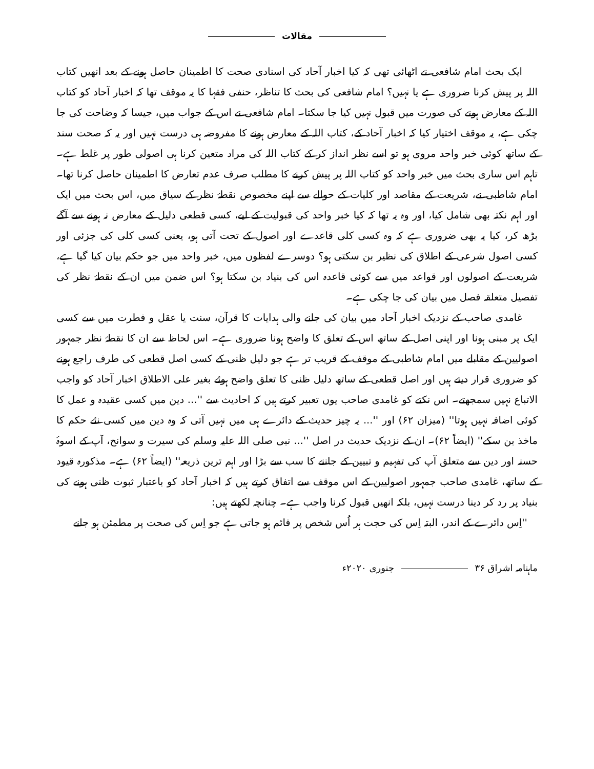مقالات
ایک بحث امام شافعی نے اٹھائی تھی کہ کیا اخبار آحاد کی اسنادی صحت کا اطمینان حاصل ہونے کے بعد انھیں کتاب اللہ پر پیش کرنا ضروری ہے یا نہیں؟ امام شافعی کی بحث کا تناظر، حنفی فقہا کا یہ موقف تھا کہ اخبار آحاد کو کتاب اللہ کے معارض ہونے کی صورت میں قبول نہیں کیا جا سکتا۔ امام شافعی نے اس کے جواب میں، جیسا کہ وضاحت کی جا چکی ہے، یہ موقف اختیار کیا کہ اخبار آحاد کے، کتاب اللہ کے معارض ہونے کا مفروضہ ہی درست نہیں اور یہ کہ صحت سند کے ساتھ کوئی خبر واحد مروی ہو تو اسے نظر انداز کر کے کتاب اللہ کی مراد متعین کرنا ہی اصولی طور پر غلط ہے۔ تاہم اس ساری بحث میں خبر واحد کو کتاب اللہ پر پیش کرنے کا مطلب صرف عدم تعارض کا اطمینان حاصل کرنا تھا۔ امام شاطبی نے، شریعت کے مقاصد اور کلیات کے حوالے سے اپنے مخصوص نقطۂ نظر کے سیاق میں، اس بحث میں ایک اور اہم نکتہ بھی شامل کیا، اور وہ یہ تھا کہ کیا خبر واحد کی قبولیت کے لیے، کسی قطعی دلیل کے معارض نہ ہونے سے آگے بڑھ کر، کیا یہ بھی ضروری ہے کہ وہ کسی کلی قاعدے اور اصول کے تحت آتی ہو، یعنی کسی کلی کی جزئی اور کسی اصول شرعی کے اطلاق کی نظیر بن سکتی ہو؟ دوسرے لفظوں میں، خبر واحد میں جو حکم بیان کیا گیا ہے، شریعت کے اصولوں اور قواعد میں سے کوئی قاعدہ اس کی بنیاد بن سکتا ہو؟ اس ضمن میں ان کے نقطۂ نظر کی تفصیل متعلقہ فصل میں بیان کی جا چکی ہے۔
غامدی صاحب کے نزدیک اخبار آحاد میں بیان کی جانے والی ہدایات کا قرآن، سنت یا عقل و فطرت میں سے کسی ایک پر مبنی ہونا اور اپنی اصل کے ساتھ اس کے تعلق کا واضح ہونا ضروری ہے۔ اس لحاظ سے ان کا نقطۂ نظر جمہور اصولیین کے مقابلے میں امام شاطبی کے موقف کے قریب تر ہے جو دلیل ظنی کے کسی اصل قطعی کی طرف راجع ہونے کو ضروری قرار دیتے ہیں اور اصل قطعی کے ساتھ دلیل ظنی کا تعلق واضح ہوئے بغیر علی الاطلاق اخبار آحاد کو واجب الاتباع نہیں سمجھتے۔ اس نکتے کو غامدی صاحب یوں تعبیر کرتے ہیں کہ احادیث سے ''... دین میں کسی عقیدہ و عمل کا کوئی اضافہ نہیں ہوتا'' (میزان ۶۲) اور ''... یہ چیز حدیث کے دائرے ہی میں نہیں آتی کہ وہ دین میں کسی نئے حکم کا ماخذ بن سکے'' (ایضاً ۶۲)۔ ان کے نزدیک حدیث در اصل ''... نبی صلی اللہ علیہ وسلم کی سیرت و سوانح، آپ کے اسوۂ حسنہ اور دین سے متعلق آپ کی تفہیم و تبیین کے جاننے کا سب سے بڑا اور اہم ترین ذریعہ'' (ایضاً ۶۲) ہے۔ مذکورہ قیود کے ساتھ، غامدی صاحب جمہور اصولیین کے اس موقف سے اتفاق کرتے ہیں کہ اخبار آحاد کو باعتبار ثبوت ظنی ہونے کی بنیاد پر رد کر دینا درست نہیں، بلکہ انھیں قبول کرنا واجب ہے۔ چنانچہ لکھتے ہیں:
''اِس دائرے کے اندر، البتہ اِس کی حجت ہر اُس شخص پر قائم ہو جاتی ہے جو اِس کی صحت پر مطمئن ہو جانے
ماہنامہ اشراق ۳۶ جنوری ۲۰۲۰ء